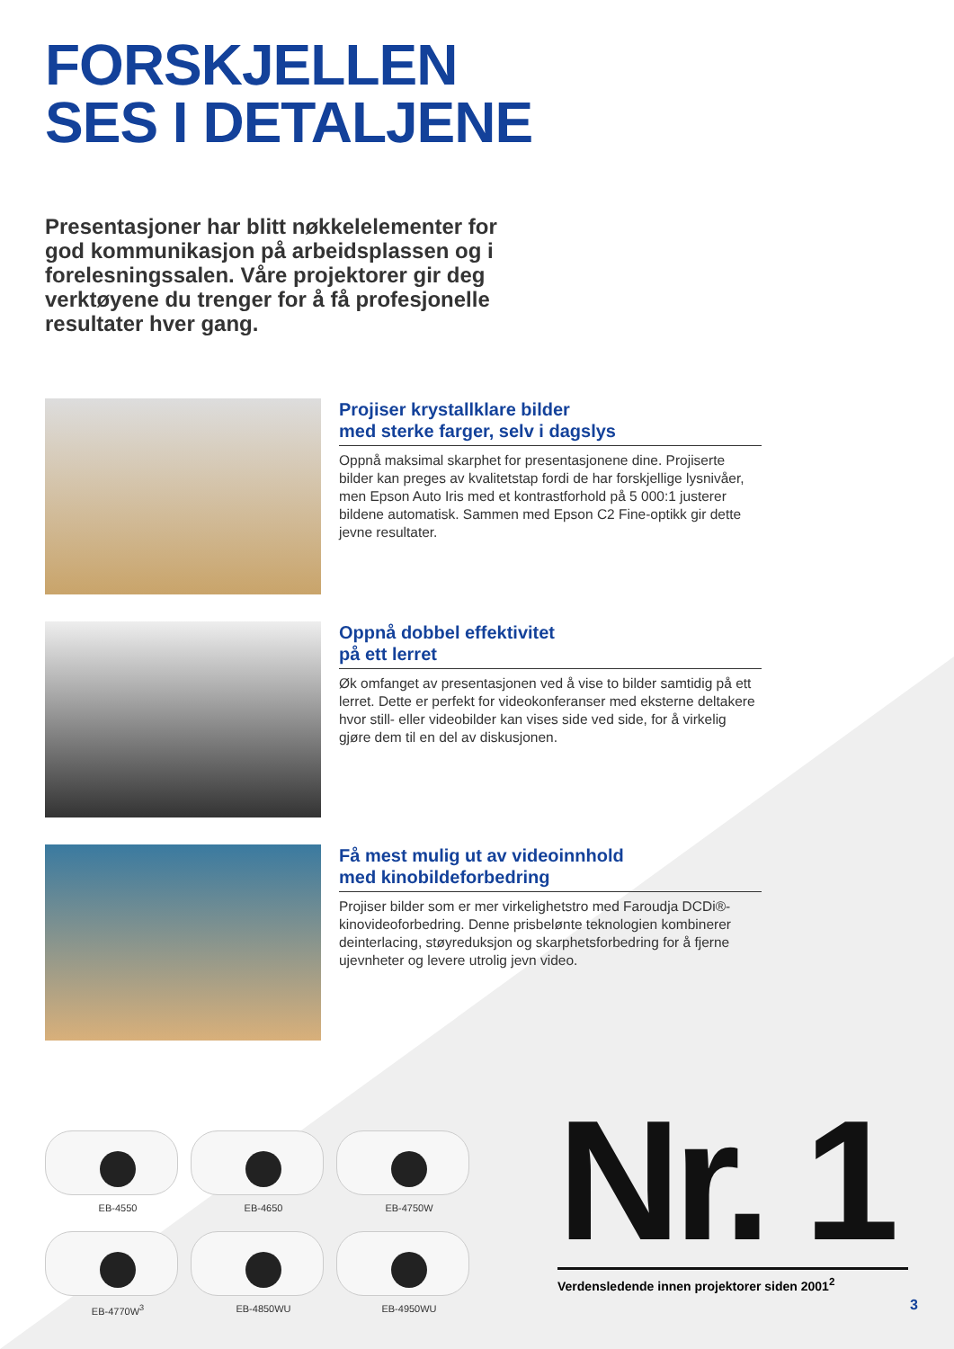FORSKJELLEN
SES I DETALJENE
Presentasjoner har blitt nøkkelelementer for god kommunikasjon på arbeidsplassen og i forelesningssalen. Våre projektorer gir deg verktøyene du trenger for å få profesjonelle resultater hver gang.
Projiser krystallklare bilder
med sterke farger, selv i dagslys
Oppnå maksimal skarphet for presentasjonene dine. Projiserte bilder kan preges av kvalitetstap fordi de har forskjellige lysnivåer, men Epson Auto Iris med et kontrastforhold på 5 000:1 justerer bildene automatisk. Sammen med Epson C2 Fine-optikk gir dette jevne resultater.
Oppnå dobbel effektivitet
på ett lerret
Øk omfanget av presentasjonen ved å vise to bilder samtidig på ett lerret. Dette er perfekt for videokonferanser med eksterne deltakere hvor still- eller videobilder kan vises side ved side, for å virkelig gjøre dem til en del av diskusjonen.
Få mest mulig ut av videoinnhold
med kinobildeforbedring
Projiser bilder som er mer virkelighetstro med Faroudja DCDi®-kinovideoforbedring. Denne prisbelønte teknologien kombinerer deinterlacing, støyreduksjon og skarphetsforbedring for å fjerne ujevnheter og levere utrolig jevn video.
EB-4550
EB-4650
EB-4750W
EB-4770W<sup>3</sup>
EB-4850WU
EB-4950WU
Nr. 1
Verdensledende innen projektorer siden 2001<sup>2</sup>
3